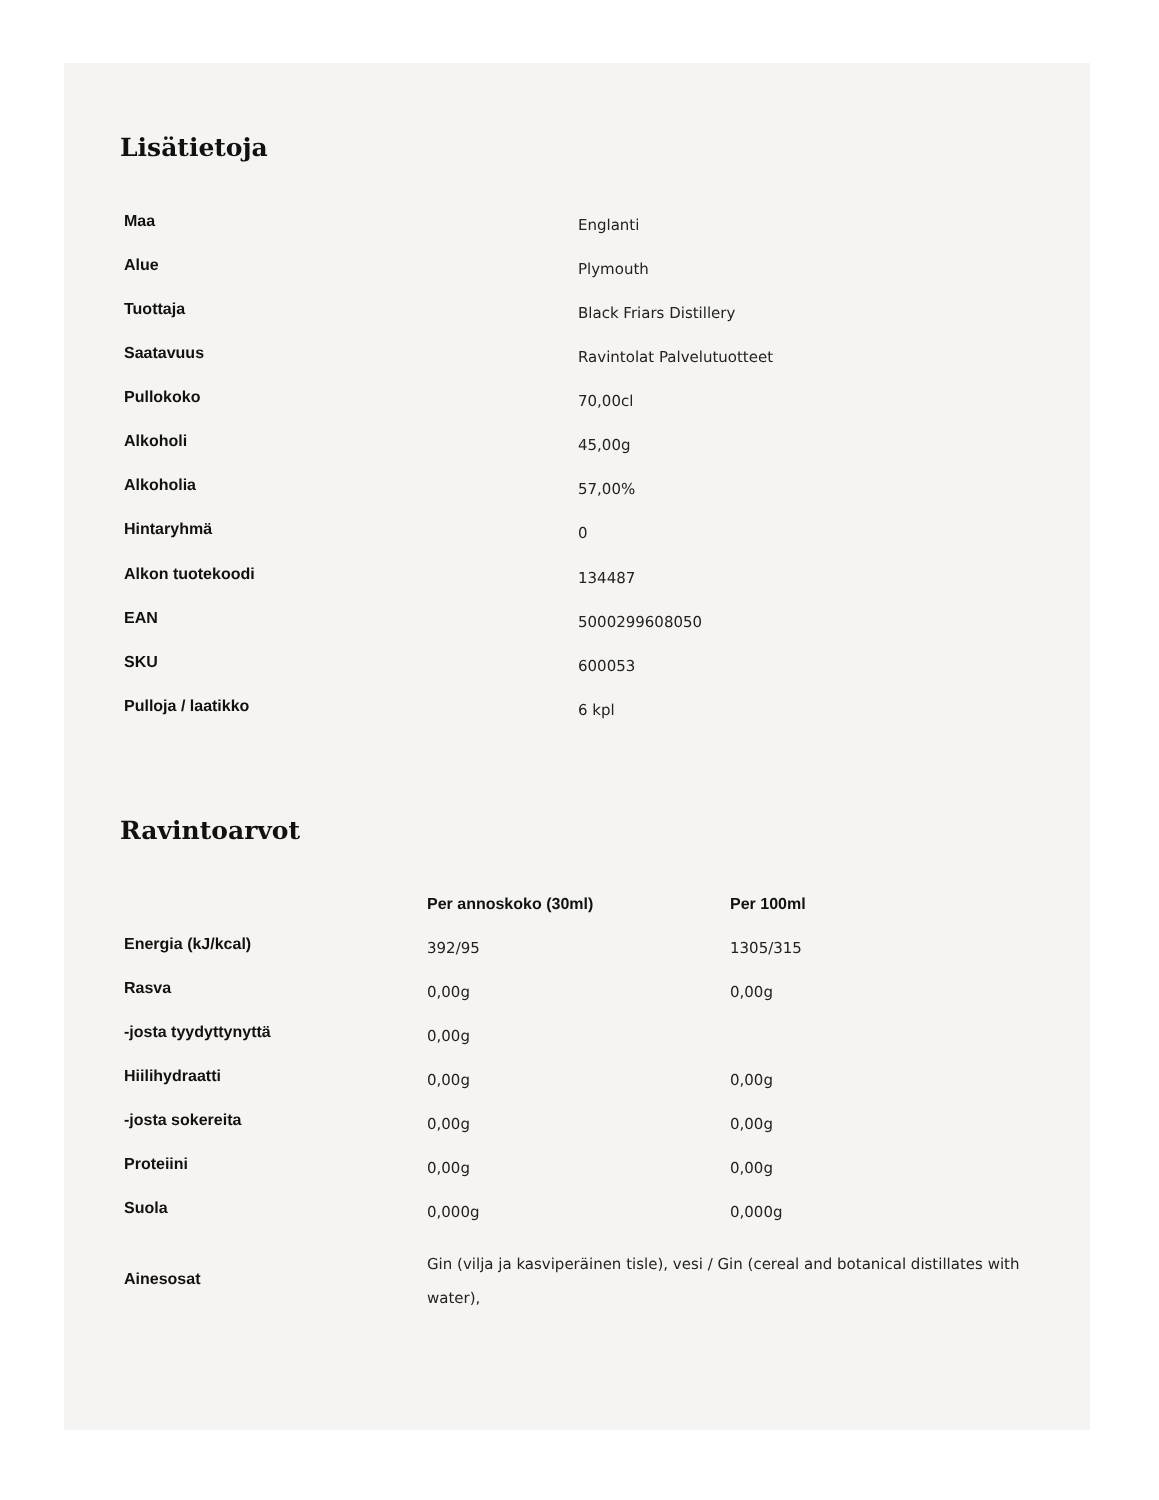Lisätietoja
| Maa | Englanti |
| Alue | Plymouth |
| Tuottaja | Black Friars Distillery |
| Saatavuus | Ravintolat Palvelutuotteet |
| Pullokoko | 70,00cl |
| Alkoholi | 45,00g |
| Alkoholia | 57,00% |
| Hintaryhmä | 0 |
| Alkon tuotekoodi | 134487 |
| EAN | 5000299608050 |
| SKU | 600053 |
| Pulloja / laatikko | 6 kpl |
Ravintoarvot
| | Per annoskoko (30ml) | Per 100ml |
| --- | --- | --- |
| Energia (kJ/kcal) | 392/95 | 1305/315 |
| Rasva | 0,00g | 0,00g |
| -josta tyydyttynyttä | 0,00g | |
| Hiilihydraatti | 0,00g | 0,00g |
| -josta sokereita | 0,00g | 0,00g |
| Proteiini | 0,00g | 0,00g |
| Suola | 0,000g | 0,000g |
| Ainesosat | Gin (vilja ja kasviperäinen tisle), vesi / Gin (cereal and botanical distillates with water), | |